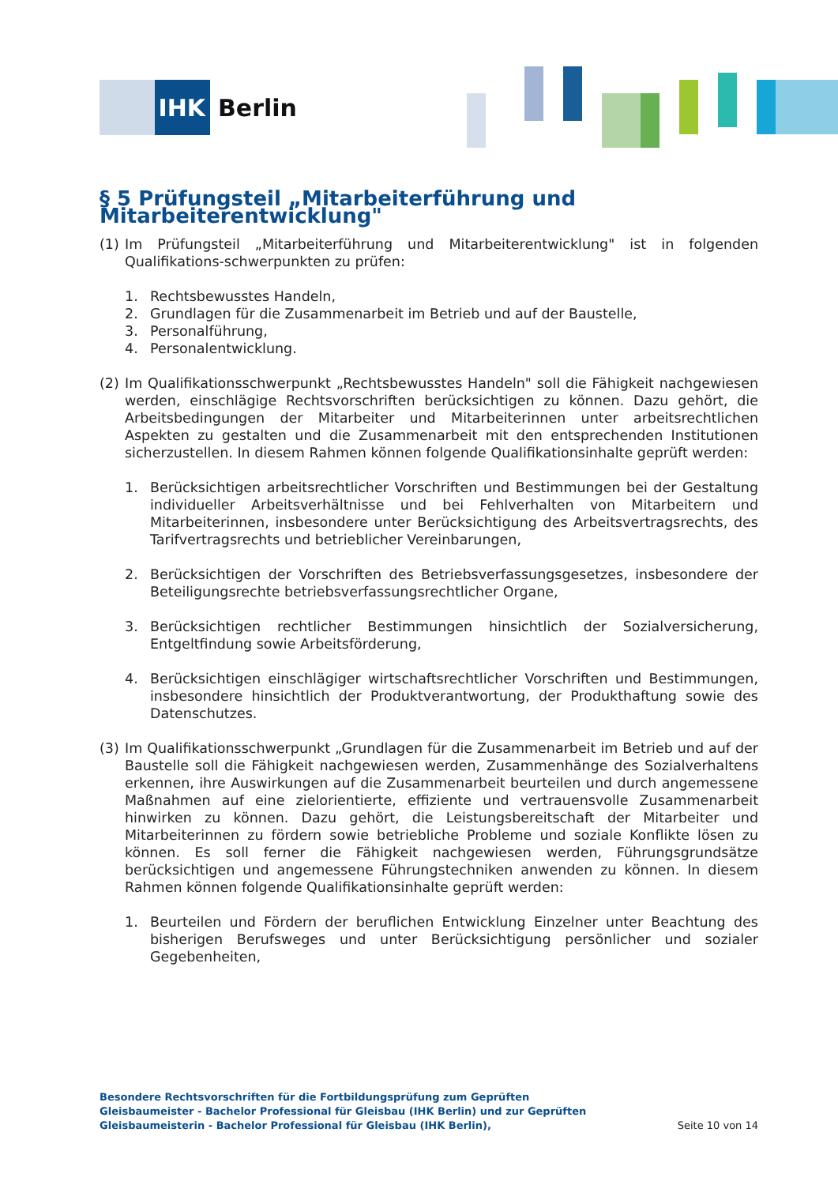IHK
Berlin
§ 5 Prüfungsteil „Mitarbeiterführung und Mitarbeiterentwicklung"
(1) Im Prüfungsteil „Mitarbeiterführung und Mitarbeiterentwicklung" ist in folgenden Qualifikations-schwerpunkten zu prüfen:
1. Rechtsbewusstes Handeln,
2. Grundlagen für die Zusammenarbeit im Betrieb und auf der Baustelle,
3. Personalführung,
4. Personalentwicklung.
(2) Im Qualifikationsschwerpunkt „Rechtsbewusstes Handeln" soll die Fähigkeit nachgewiesen werden, einschlägige Rechtsvorschriften berücksichtigen zu können. Dazu gehört, die Arbeitsbedingungen der Mitarbeiter und Mitarbeiterinnen unter arbeitsrechtlichen Aspekten zu gestalten und die Zusammenarbeit mit den entsprechenden Institutionen sicherzustellen. In diesem Rahmen können folgende Qualifikationsinhalte geprüft werden:
1. Berücksichtigen arbeitsrechtlicher Vorschriften und Bestimmungen bei der Gestaltung individueller Arbeitsverhältnisse und bei Fehlverhalten von Mitarbeitern und Mitarbeiterinnen, insbesondere unter Berücksichtigung des Arbeitsvertragsrechts, des Tarifvertragsrechts und betrieblicher Vereinbarungen,
2. Berücksichtigen der Vorschriften des Betriebsverfassungsgesetzes, insbesondere der Beteiligungsrechte betriebsverfassungsrechtlicher Organe,
3. Berücksichtigen rechtlicher Bestimmungen hinsichtlich der Sozialversicherung, Entgeltfindung sowie Arbeitsförderung,
4. Berücksichtigen einschlägiger wirtschaftsrechtlicher Vorschriften und Bestimmungen, insbesondere hinsichtlich der Produktverantwortung, der Produkthaftung sowie des Datenschutzes.
(3) Im Qualifikationsschwerpunkt „Grundlagen für die Zusammenarbeit im Betrieb und auf der Baustelle soll die Fähigkeit nachgewiesen werden, Zusammenhänge des Sozialverhaltens erkennen, ihre Auswirkungen auf die Zusammenarbeit beurteilen und durch angemessene Maßnahmen auf eine zielorientierte, effiziente und vertrauensvolle Zusammenarbeit hinwirken zu können. Dazu gehört, die Leistungsbereitschaft der Mitarbeiter und Mitarbeiterinnen zu fördern sowie betriebliche Probleme und soziale Konflikte lösen zu können. Es soll ferner die Fähigkeit nachgewiesen werden, Führungsgrundsätze berücksichtigen und angemessene Führungstechniken anwenden zu können. In diesem Rahmen können folgende Qualifikationsinhalte geprüft werden:
1. Beurteilen und Fördern der beruflichen Entwicklung Einzelner unter Beachtung des bisherigen Berufsweges und unter Berücksichtigung persönlicher und sozialer Gegebenheiten,
Besondere Rechtsvorschriften für die Fortbildungsprüfung zum Geprüften Gleisbaumeister - Bachelor Professional für Gleisbau (IHK Berlin) und zur Geprüften Gleisbaumeisterin - Bachelor Professional für Gleisbau (IHK Berlin),
Seite 10 von 14